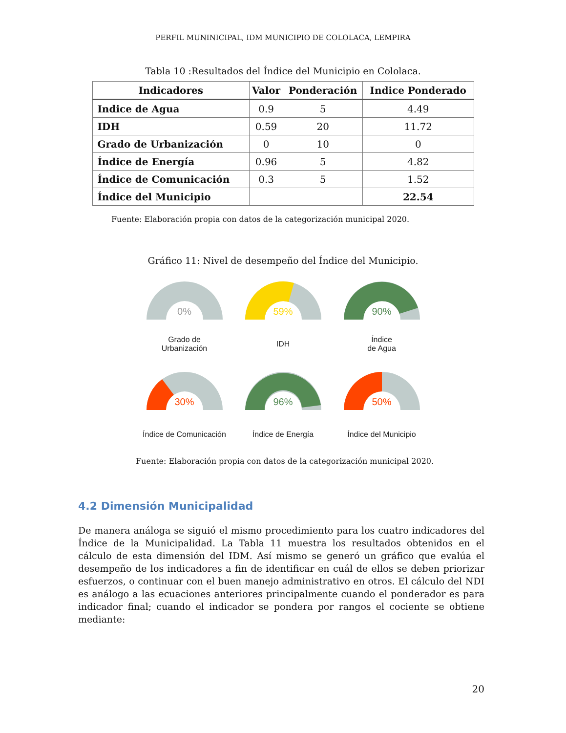PERFIL MUNINICIPAL, IDM MUNICIPIO DE COLOLACA, LEMPIRA
Tabla 10 :Resultados del Índice del Municipio en Cololaca.
| Indicadores | Valor | Ponderación | Indice Ponderado |
| --- | --- | --- | --- |
| Indice de Agua | 0.9 | 5 | 4.49 |
| IDH | 0.59 | 20 | 11.72 |
| Grado de Urbanización | 0 | 10 | 0 |
| Índice de Energía | 0.96 | 5 | 4.82 |
| Índice de Comunicación | 0.3 | 5 | 1.52 |
| Índice del Municipio | | | 22.54 |
Fuente: Elaboración propia con datos de la categorización municipal 2020.
Gráfico 11: Nivel de desempeño del Índice del Municipio.
0%
Grado de
Urbanización
59%
IDH
90%
Índice
de Agua
30%
Índice de Comunicación
96%
Índice de Energía
50%
Índice del Municipio
Fuente: Elaboración propia con datos de la categorización municipal 2020.
4.2 Dimensión Municipalidad
De manera análoga se siguió el mismo procedimiento para los cuatro indicadores del Índice de la Municipalidad. La Tabla 11 muestra los resultados obtenidos en el cálculo de esta dimensión del IDM. Así mismo se generó un gráfico que evalúa el desempeño de los indicadores a fin de identificar en cuál de ellos se deben priorizar esfuerzos, o continuar con el buen manejo administrativo en otros. El cálculo del NDI es análogo a las ecuaciones anteriores principalmente cuando el ponderador es para indicador final; cuando el indicador se pondera por rangos el cociente se obtiene mediante:
20